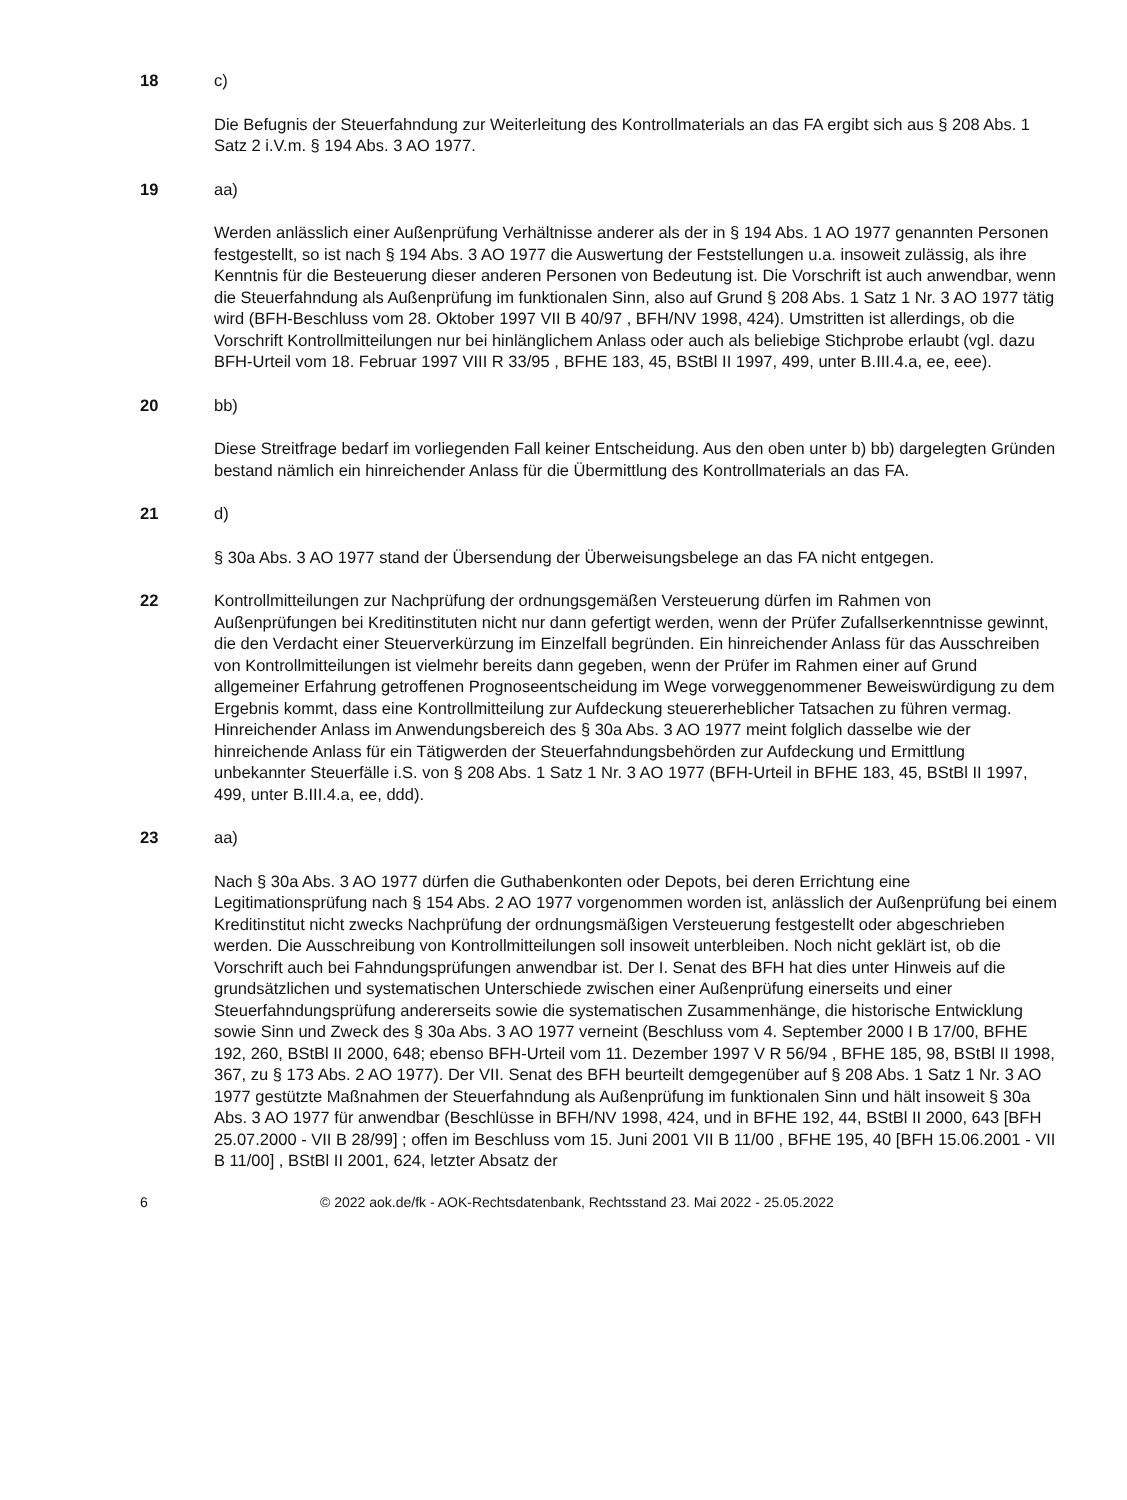18 c)
Die Befugnis der Steuerfahndung zur Weiterleitung des Kontrollmaterials an das FA ergibt sich aus § 208 Abs. 1 Satz 2 i.V.m. § 194 Abs. 3 AO 1977.
19 aa)
Werden anlässlich einer Außenprüfung Verhältnisse anderer als der in § 194 Abs. 1 AO 1977 genannten Personen festgestellt, so ist nach § 194 Abs. 3 AO 1977 die Auswertung der Feststellungen u.a. insoweit zulässig, als ihre Kenntnis für die Besteuerung dieser anderen Personen von Bedeutung ist. Die Vorschrift ist auch anwendbar, wenn die Steuerfahndung als Außenprüfung im funktionalen Sinn, also auf Grund § 208 Abs. 1 Satz 1 Nr. 3 AO 1977 tätig wird (BFH-Beschluss vom 28. Oktober 1997 VII B 40/97 , BFH/NV 1998, 424). Umstritten ist allerdings, ob die Vorschrift Kontrollmitteilungen nur bei hinlänglichem Anlass oder auch als beliebige Stichprobe erlaubt (vgl. dazu BFH-Urteil vom 18. Februar 1997 VIII R 33/95 , BFHE 183, 45, BStBl II 1997, 499, unter B.III.4.a, ee, eee).
20 bb)
Diese Streitfrage bedarf im vorliegenden Fall keiner Entscheidung. Aus den oben unter b) bb) dargelegten Gründen bestand nämlich ein hinreichender Anlass für die Übermittlung des Kontrollmaterials an das FA.
21 d)
§ 30a Abs. 3 AO 1977 stand der Übersendung der Überweisungsbelege an das FA nicht entgegen.
22 Kontrollmitteilungen zur Nachprüfung der ordnungsgemäßen Versteuerung dürfen im Rahmen von Außenprüfungen bei Kreditinstituten nicht nur dann gefertigt werden, wenn der Prüfer Zufallserkenntnisse gewinnt, die den Verdacht einer Steuerverkürzung im Einzelfall begründen. Ein hinreichender Anlass für das Ausschreiben von Kontrollmitteilungen ist vielmehr bereits dann gegeben, wenn der Prüfer im Rahmen einer auf Grund allgemeiner Erfahrung getroffenen Prognoseentscheidung im Wege vorweggenommener Beweiswürdigung zu dem Ergebnis kommt, dass eine Kontrollmitteilung zur Aufdeckung steuererheblicher Tatsachen zu führen vermag. Hinreichender Anlass im Anwendungsbereich des § 30a Abs. 3 AO 1977 meint folglich dasselbe wie der hinreichende Anlass für ein Tätigwerden der Steuerfahndungsbehörden zur Aufdeckung und Ermittlung unbekannter Steuerfälle i.S. von § 208 Abs. 1 Satz 1 Nr. 3 AO 1977 (BFH-Urteil in BFHE 183, 45, BStBl II 1997, 499, unter B.III.4.a, ee, ddd).
23 aa)
Nach § 30a Abs. 3 AO 1977 dürfen die Guthabenkonten oder Depots, bei deren Errichtung eine Legitimationsprüfung nach § 154 Abs. 2 AO 1977 vorgenommen worden ist, anlässlich der Außenprüfung bei einem Kreditinstitut nicht zwecks Nachprüfung der ordnungsmäßigen Versteuerung festgestellt oder abgeschrieben werden. Die Ausschreibung von Kontrollmitteilungen soll insoweit unterbleiben. Noch nicht geklärt ist, ob die Vorschrift auch bei Fahndungsprüfungen anwendbar ist. Der I. Senat des BFH hat dies unter Hinweis auf die grundsätzlichen und systematischen Unterschiede zwischen einer Außenprüfung einerseits und einer Steuerfahndungsprüfung andererseits sowie die systematischen Zusammenhänge, die historische Entwicklung sowie Sinn und Zweck des § 30a Abs. 3 AO 1977 verneint (Beschluss vom 4. September 2000 I B 17/00, BFHE 192, 260, BStBl II 2000, 648; ebenso BFH-Urteil vom 11. Dezember 1997 V R 56/94 , BFHE 185, 98, BStBl II 1998, 367, zu § 173 Abs. 2 AO 1977). Der VII. Senat des BFH beurteilt demgegenüber auf § 208 Abs. 1 Satz 1 Nr. 3 AO 1977 gestützte Maßnahmen der Steuerfahndung als Außenprüfung im funktionalen Sinn und hält insoweit § 30a Abs. 3 AO 1977 für anwendbar (Beschlüsse in BFH/NV 1998, 424, und in BFHE 192, 44, BStBl II 2000, 643 [BFH 25.07.2000 - VII B 28/99] ; offen im Beschluss vom 15. Juni 2001 VII B 11/00 , BFHE 195, 40 [BFH 15.06.2001 - VII B 11/00] , BStBl II 2001, 624, letzter Absatz der
6 © 2022 aok.de/fk - AOK-Rechtsdatenbank, Rechtsstand 23. Mai 2022 - 25.05.2022